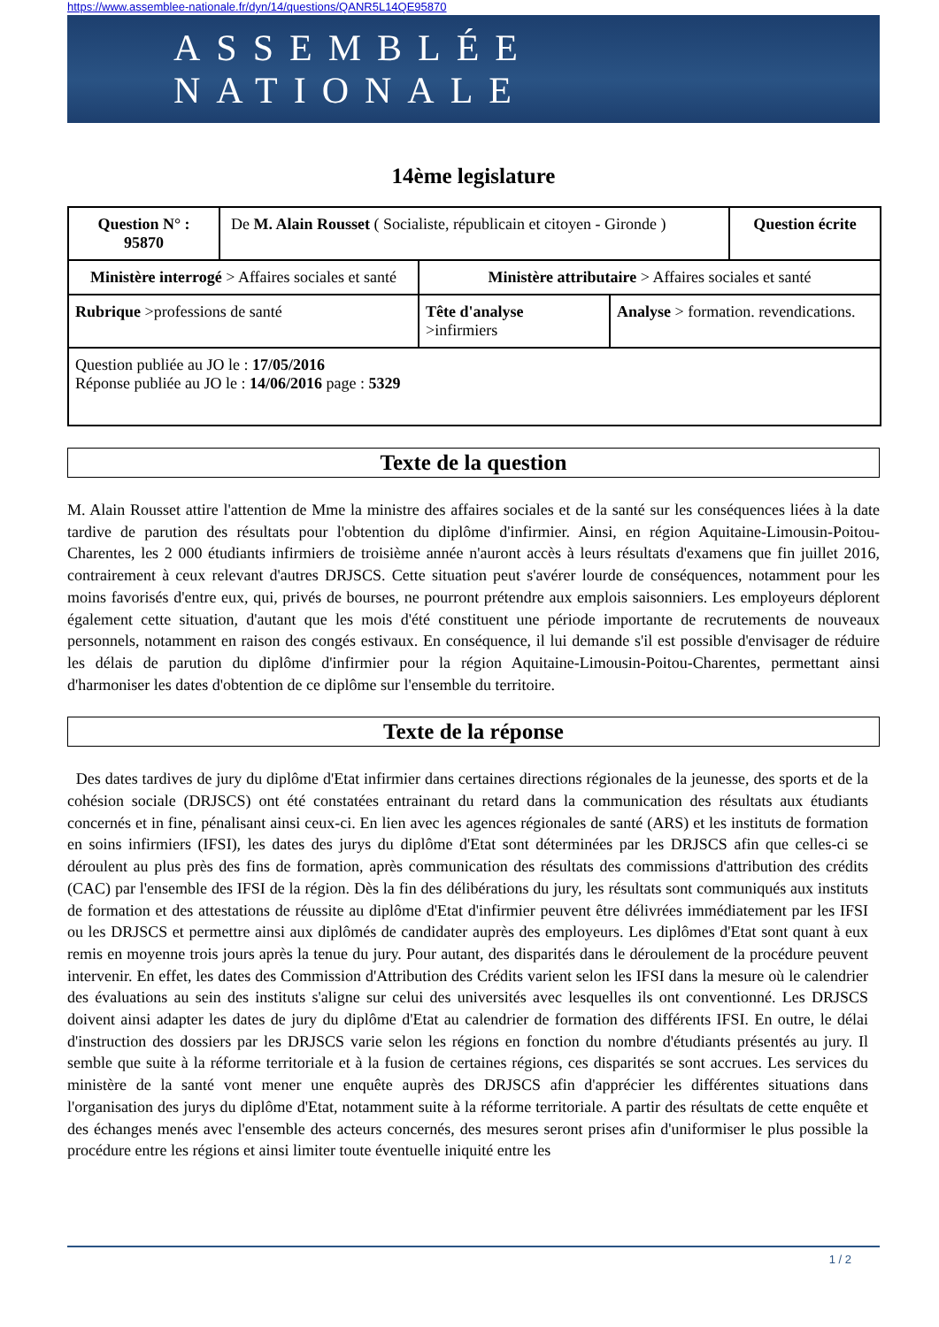https://www.assemblee-nationale.fr/dyn/14/questions/QANR5L14QE95870
ASSEMBLÉE NATIONALE
14ème legislature
| Question N° : 95870 | De M. Alain Rousset ( Socialiste, républicain et citoyen - Gironde ) | | | Question écrite |
| Ministère interrogé > Affaires sociales et santé | | Ministère attributaire > Affaires sociales et santé | | |
| Rubrique >professions de santé | | Tête d'analyse >infirmiers | Analyse > formation. revendications. | |
| Question publiée au JO le : 17/05/2016 Réponse publiée au JO le : 14/06/2016 page : 5329 | | | | |
Texte de la question
M. Alain Rousset attire l'attention de Mme la ministre des affaires sociales et de la santé sur les conséquences liées à la date tardive de parution des résultats pour l'obtention du diplôme d'infirmier. Ainsi, en région Aquitaine-Limousin-Poitou-Charentes, les 2 000 étudiants infirmiers de troisième année n'auront accès à leurs résultats d'examens que fin juillet 2016, contrairement à ceux relevant d'autres DRJSCS. Cette situation peut s'avérer lourde de conséquences, notamment pour les moins favorisés d'entre eux, qui, privés de bourses, ne pourront prétendre aux emplois saisonniers. Les employeurs déplorent également cette situation, d'autant que les mois d'été constituent une période importante de recrutements de nouveaux personnels, notamment en raison des congés estivaux. En conséquence, il lui demande s'il est possible d'envisager de réduire les délais de parution du diplôme d'infirmier pour la région Aquitaine-Limousin-Poitou-Charentes, permettant ainsi d'harmoniser les dates d'obtention de ce diplôme sur l'ensemble du territoire.
Texte de la réponse
Des dates tardives de jury du diplôme d'Etat infirmier dans certaines directions régionales de la jeunesse, des sports et de la cohésion sociale (DRJSCS) ont été constatées entrainant du retard dans la communication des résultats aux étudiants concernés et in fine, pénalisant ainsi ceux-ci. En lien avec les agences régionales de santé (ARS) et les instituts de formation en soins infirmiers (IFSI), les dates des jurys du diplôme d'Etat sont déterminées par les DRJSCS afin que celles-ci se déroulent au plus près des fins de formation, après communication des résultats des commissions d'attribution des crédits (CAC) par l'ensemble des IFSI de la région. Dès la fin des délibérations du jury, les résultats sont communiqués aux instituts de formation et des attestations de réussite au diplôme d'Etat d'infirmier peuvent être délivrées immédiatement par les IFSI ou les DRJSCS et permettre ainsi aux diplômés de candidater auprès des employeurs. Les diplômes d'Etat sont quant à eux remis en moyenne trois jours après la tenue du jury. Pour autant, des disparités dans le déroulement de la procédure peuvent intervenir. En effet, les dates des Commission d'Attribution des Crédits varient selon les IFSI dans la mesure où le calendrier des évaluations au sein des instituts s'aligne sur celui des universités avec lesquelles ils ont conventionné. Les DRJSCS doivent ainsi adapter les dates de jury du diplôme d'Etat au calendrier de formation des différents IFSI. En outre, le délai d'instruction des dossiers par les DRJSCS varie selon les régions en fonction du nombre d'étudiants présentés au jury. Il semble que suite à la réforme territoriale et à la fusion de certaines régions, ces disparités se sont accrues. Les services du ministère de la santé vont mener une enquête auprès des DRJSCS afin d'apprécier les différentes situations dans l'organisation des jurys du diplôme d'Etat, notamment suite à la réforme territoriale. A partir des résultats de cette enquête et des échanges menés avec l'ensemble des acteurs concernés, des mesures seront prises afin d'uniformiser le plus possible la procédure entre les régions et ainsi limiter toute éventuelle iniquité entre les
1 / 2